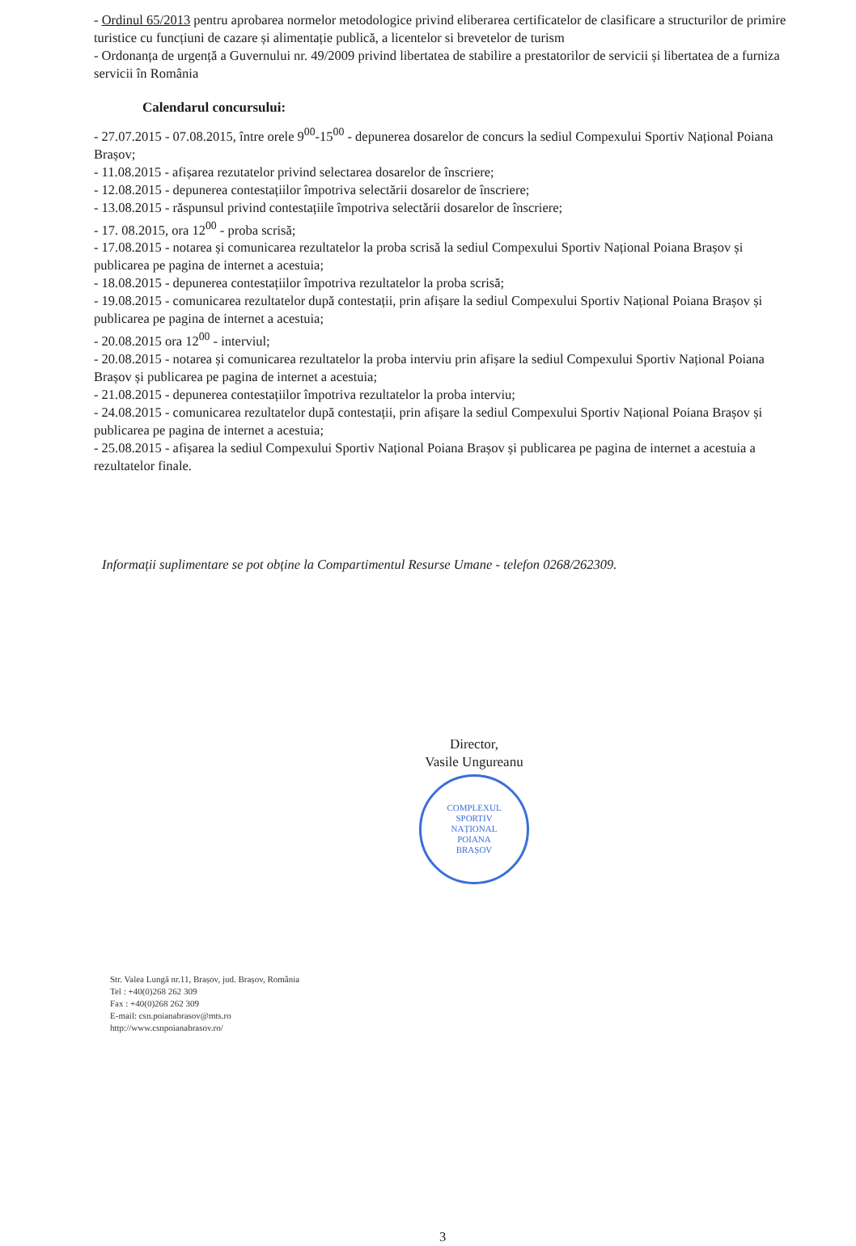- Ordinul 65/2013 pentru aprobarea normelor metodologice privind eliberarea certificatelor de clasificare a structurilor de primire turistice cu funcțiuni de cazare și alimentație publică, a licentelor si brevetelor de turism
- Ordonanța de urgență a Guvernului nr. 49/2009 privind libertatea de stabilire a prestatorilor de servicii și libertatea de a furniza servicii în România
Calendarul concursului:
- 27.07.2015 - 07.08.2015, între orele 9<sup>00</sup>-15<sup>00</sup> - depunerea dosarelor de concurs la sediul Compexului Sportiv Național Poiana Brașov;
- 11.08.2015 - afișarea rezutatelor privind selectarea dosarelor de înscriere;
- 12.08.2015 - depunerea contestațiilor împotriva selectării dosarelor de înscriere;
- 13.08.2015 - răspunsul privind contestațiile împotriva selectării dosarelor de înscriere;
- 17. 08.2015, ora 12<sup>00</sup> - proba scrisă;
- 17.08.2015 - notarea și comunicarea rezultatelor la proba scrisă la sediul Compexului Sportiv Național Poiana Brașov și publicarea pe pagina de internet a acestuia;
- 18.08.2015 - depunerea contestațiilor împotriva rezultatelor la proba scrisă;
- 19.08.2015 - comunicarea rezultatelor după contestații, prin afișare la sediul Compexului Sportiv Național Poiana Brașov și publicarea pe pagina de internet a acestuia;
- 20.08.2015 ora 12<sup>00</sup> - interviul;
- 20.08.2015 - notarea și comunicarea rezultatelor la proba interviu prin afișare la sediul Compexului Sportiv Național Poiana Brașov și publicarea pe pagina de internet a acestuia;
- 21.08.2015 - depunerea contestațiilor împotriva rezultatelor la proba interviu;
- 24.08.2015 - comunicarea rezultatelor după contestații, prin afișare la sediul Compexului Sportiv Național Poiana Brașov și publicarea pe pagina de internet a acestuia;
- 25.08.2015 - afișarea la sediul Compexului Sportiv Național Poiana Brașov și publicarea pe pagina de internet a acestuia a rezultatelor finale.
Informații suplimentare se pot obține la Compartimentul Resurse Umane - telefon 0268/262309.
Director,
Vasile Ungureanu
COMPLEXUL
SPORTIV
NAȚIONAL
POIANA
BRAȘOV
Str. Valea Lungă nr.11, Brașov, jud. Brașov, România
Tel : +40(0)268 262 309
Fax : +40(0)268 262 309
E-mail: csn.poianabrasov@mts.ro
http://www.csnpoianabrasov.ro/
3